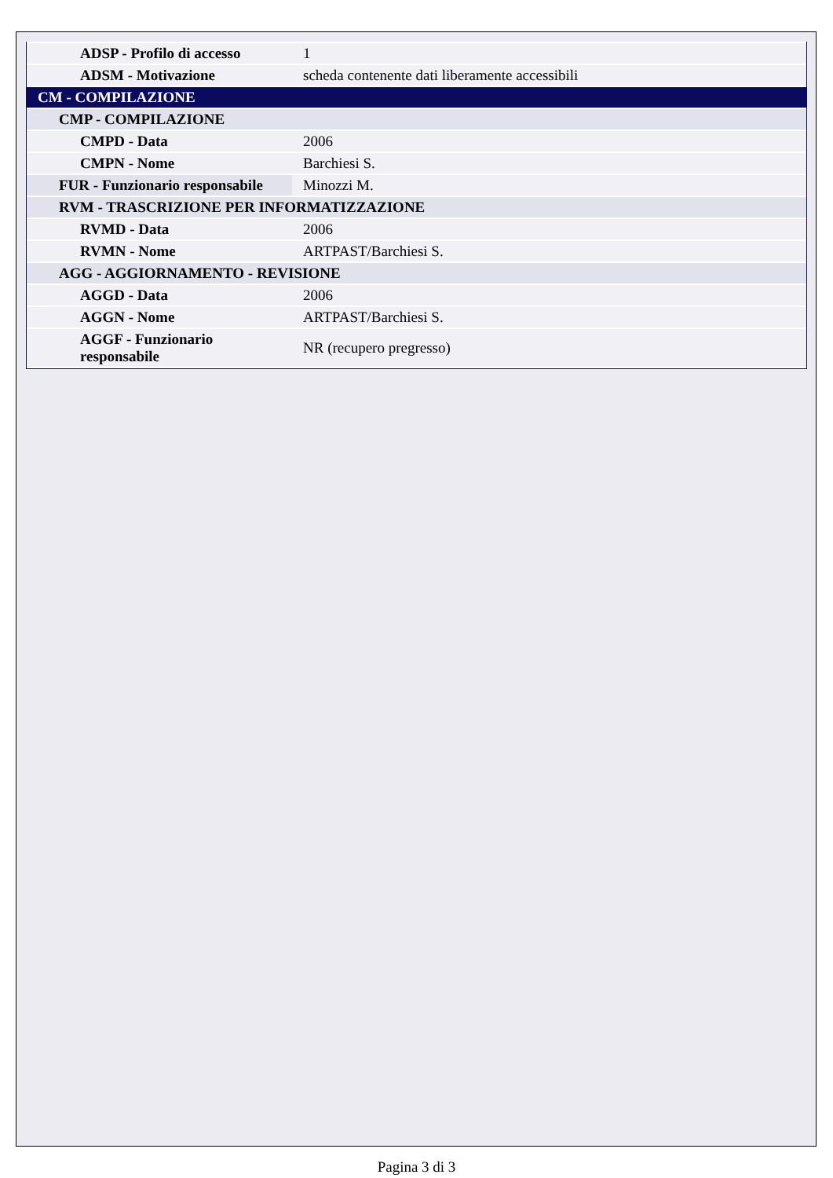| ADSP - Profilo di accesso | 1 |
| ADSM - Motivazione | scheda contenente dati liberamente accessibili |
| CM - COMPILAZIONE | |
| CMP - COMPILAZIONE | |
| CMPD - Data | 2006 |
| CMPN - Nome | Barchiesi S. |
| FUR - Funzionario responsabile | Minozzi M. |
| RVM - TRASCRIZIONE PER INFORMATIZZAZIONE | |
| RVMD - Data | 2006 |
| RVMN - Nome | ARTPAST/Barchiesi S. |
| AGG - AGGIORNAMENTO - REVISIONE | |
| AGGD - Data | 2006 |
| AGGN - Nome | ARTPAST/Barchiesi S. |
| AGGF - Funzionario responsabile | NR (recupero pregresso) |
Pagina 3 di 3